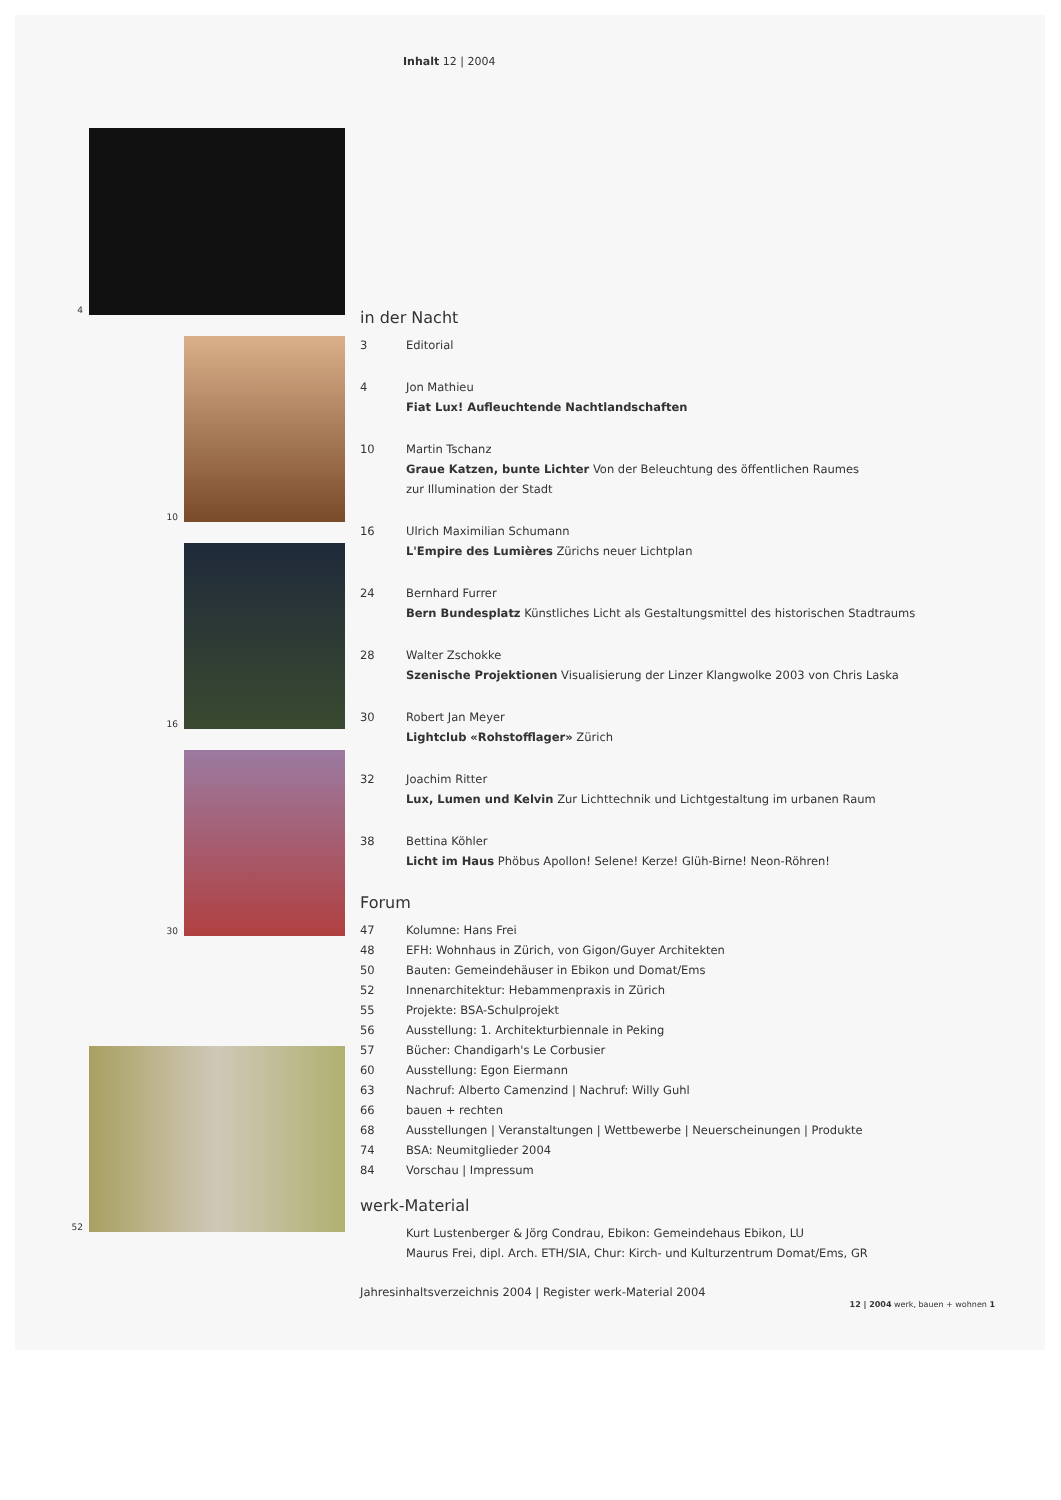Inhalt 12 | 2004
4
10
16
30
52
in der Nacht
3 Editorial
4 Jon Mathieu
Fiat Lux! Aufleuchtende Nachtlandschaften
10 Martin Tschanz
Graue Katzen, bunte Lichter Von der Beleuchtung des öffentlichen Raumes
zur Illumination der Stadt
16 Ulrich Maximilian Schumann
L'Empire des Lumières Zürichs neuer Lichtplan
24 Bernhard Furrer
Bern Bundesplatz Künstliches Licht als Gestaltungsmittel des historischen Stadtraums
28 Walter Zschokke
Szenische Projektionen Visualisierung der Linzer Klangwolke 2003 von Chris Laska
30 Robert Jan Meyer
Lightclub «Rohstofflager» Zürich
32 Joachim Ritter
Lux, Lumen und Kelvin Zur Lichttechnik und Lichtgestaltung im urbanen Raum
38 Bettina Köhler
Licht im Haus Phöbus Apollon! Selene! Kerze! Glüh-Birne! Neon-Röhren!
Forum
47 Kolumne: Hans Frei
48 EFH: Wohnhaus in Zürich, von Gigon/Guyer Architekten
50 Bauten: Gemeindehäuser in Ebikon und Domat/Ems
52 Innenarchitektur: Hebammenpraxis in Zürich
55 Projekte: BSA-Schulprojekt
56 Ausstellung: 1. Architekturbiennale in Peking
57 Bücher: Chandigarh's Le Corbusier
60 Ausstellung: Egon Eiermann
63 Nachruf: Alberto Camenzind | Nachruf: Willy Guhl
66 bauen + rechten
68 Ausstellungen | Veranstaltungen | Wettbewerbe | Neuerscheinungen | Produkte
74 BSA: Neumitglieder 2004
84 Vorschau | Impressum
werk-Material
Kurt Lustenberger & Jörg Condrau, Ebikon: Gemeindehaus Ebikon, LU
Maurus Frei, dipl. Arch. ETH/SIA, Chur: Kirch- und Kulturzentrum Domat/Ems, GR
Jahresinhaltsverzeichnis 2004 | Register werk-Material 2004
12 | 2004 werk, bauen + wohnen 1